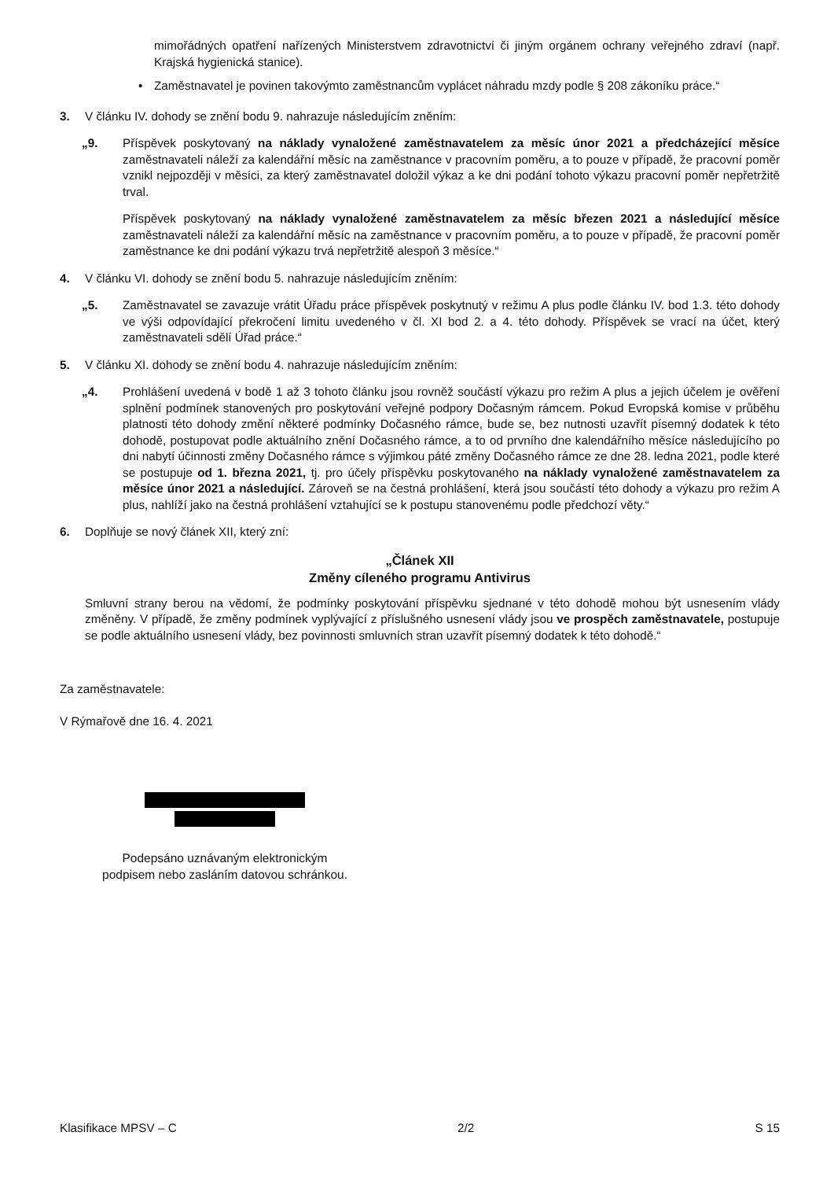mimořádných opatření nařízených Ministerstvem zdravotnictví či jiným orgánem ochrany veřejného zdraví (např. Krajská hygienická stanice).
• Zaměstnavatel je povinen takovýmto zaměstnancům vyplácet náhradu mzdy podle § 208 zákoníku práce.“
3. V článku IV. dohody se znění bodu 9. nahrazuje následujícím zněním:
„9. Příspěvek poskytovaný na náklady vynaložené zaměstnavatelem za měsíc únor 2021 a předcházející měsíce zaměstnavateli náleží za kalendářní měsíc na zaměstnance v pracovním poměru, a to pouze v případě, že pracovní poměr vznikl nejpozději v měsíci, za který zaměstnavatel doložil výkaz a ke dni podání tohoto výkazu pracovní poměr nepřetržitě trval.
Příspěvek poskytovaný na náklady vynaložené zaměstnavatelem za měsíc březen 2021 a následující měsíce zaměstnavateli náleží za kalendářní měsíc na zaměstnance v pracovním poměru, a to pouze v případě, že pracovní poměr zaměstnance ke dni podání výkazu trvá nepřetržitě alespoň 3 měsíce.“
4. V článku VI. dohody se znění bodu 5. nahrazuje následujícím zněním:
„5. Zaměstnavatel se zavazuje vrátit Úřadu práce příspěvek poskytnutý v režimu A plus podle článku IV. bod 1.3. této dohody ve výši odpovídající překročení limitu uvedeného v čl. XI bod 2. a 4. této dohody. Příspěvek se vrací na účet, který zaměstnavateli sdělí Úřad práce.“
5. V článku XI. dohody se znění bodu 4. nahrazuje následujícím zněním:
„4. Prohlášení uvedená v bodě 1 až 3 tohoto článku jsou rovněž součástí výkazu pro režim A plus a jejich účelem je ověření splnění podmínek stanovených pro poskytování veřejné podpory Dočasným rámcem. Pokud Evropská komise v průběhu platnosti této dohody změní některé podmínky Dočasného rámce, bude se, bez nutnosti uzavřít písemný dodatek k této dohodě, postupovat podle aktuálního znění Dočasného rámce, a to od prvního dne kalendářního měsíce následujícího po dni nabytí účinnosti změny Dočasného rámce s výjimkou páté změny Dočasného rámce ze dne 28. ledna 2021, podle které se postupuje od 1. března 2021, tj. pro účely příspěvku poskytovaného na náklady vynaložené zaměstnavatelem za měsíce únor 2021 a následující. Zároveň se na čestná prohlášení, která jsou součástí této dohody a výkazu pro režim A plus, nahlíží jako na čestná prohlášení vztahující se k postupu stanovenému podle předchozí věty.“
6. Doplňuje se nový článek XII, který zní:
„Článek XII
Změny cíleného programu Antivirus
Smluvní strany berou na vědomí, že podmínky poskytování příspěvku sjednané v této dohodě mohou být usnesením vlády změněny. V případě, že změny podmínek vyplývající z příslušného usnesení vlády jsou ve prospěch zaměstnavatele, postupuje se podle aktuálního usnesení vlády, bez povinnosti smluvních stran uzavřít písemný dodatek k této dohodě.“
Za zaměstnavatele:
V Rýmařově dne 16. 4. 2021
Podepsáno uznávaným elektronickým
podpisem nebo zasláním datovou schránkou.
Klasifikace MPSV – C 2/2 S 15